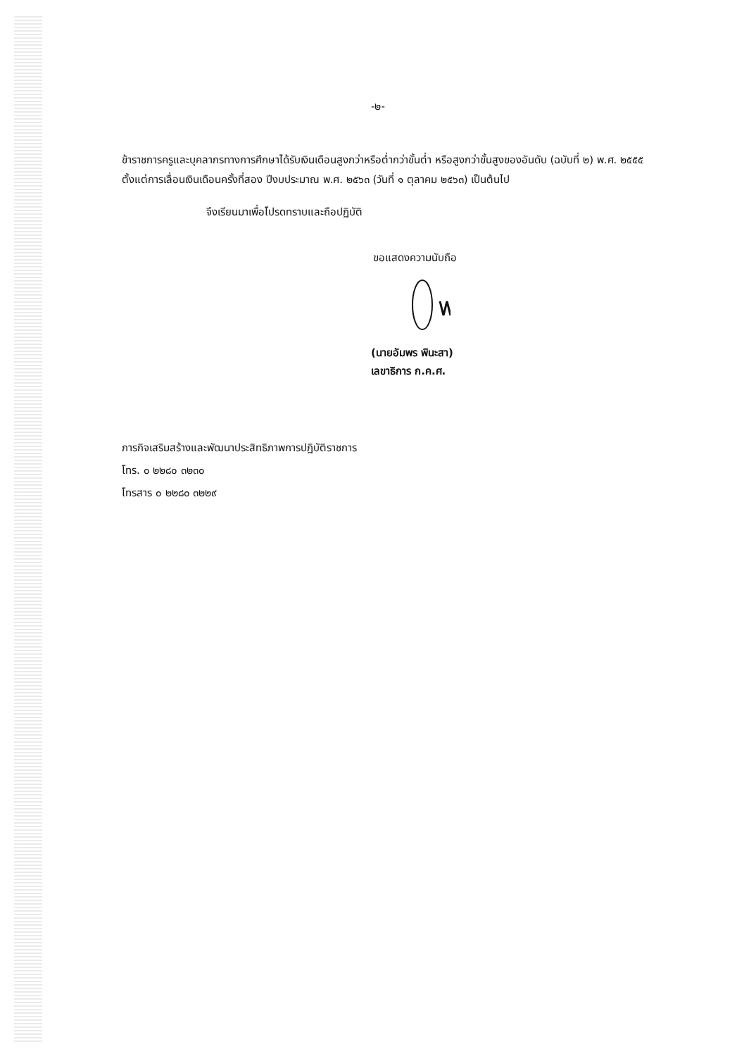-๒-
ข้าราชการครูและบุคลากรทางการศึกษาได้รับเงินเดือนสูงกว่าหรือต่ำกว่าขั้นต่ำ หรือสูงกว่าขั้นสูงของอันดับ (ฉบับที่ ๒) พ.ศ. ๒๕๕๕ ตั้งแต่การเลื่อนเงินเดือนครั้งที่สอง ปีงบประมาณ พ.ศ. ๒๕๖๓ (วันที่ ๑ ตุลาคม ๒๕๖๓) เป็นต้นไป
จึงเรียนมาเพื่อโปรดทราบและถือปฏิบัติ
ขอแสดงความนับถือ
(นายอัมพร พินะสา)
เลขาธิการ ก.ค.ศ.
ภารกิจเสริมสร้างและพัฒนาประสิทธิภาพการปฏิบัติราชการ
โทร. ๐ ๒๒๘๐ ๓๒๓๐
โทรสาร ๐ ๒๒๘๐ ๓๒๒๙